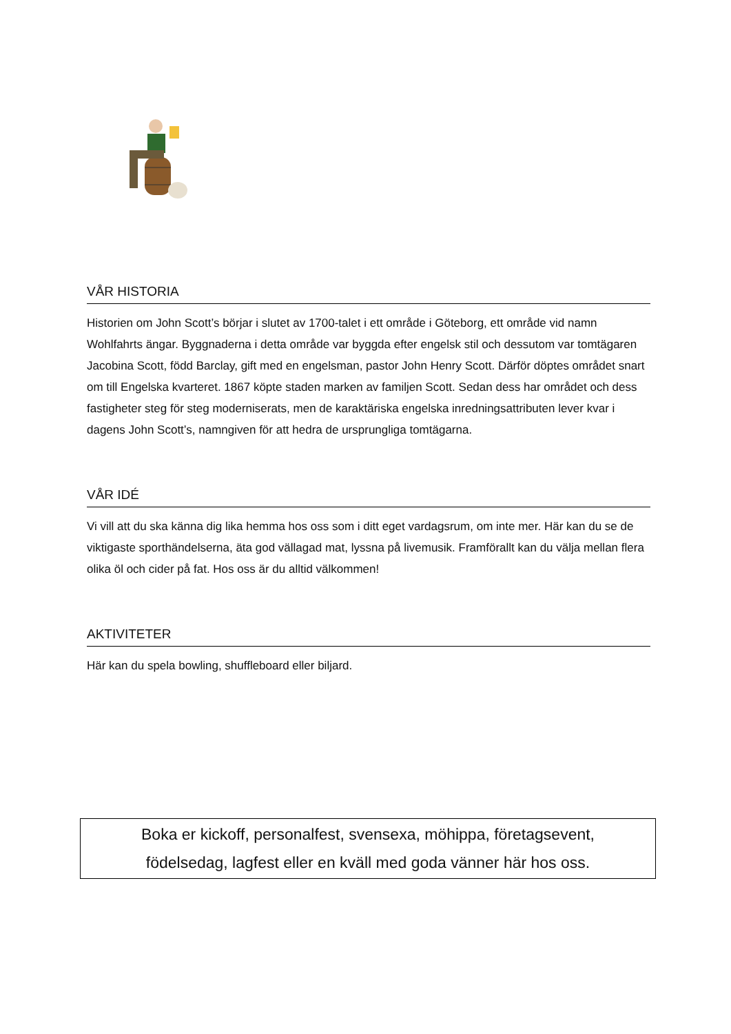VÅR HISTORIA
Historien om John Scott’s börjar i slutet av 1700-talet i ett område i Göteborg, ett område vid namn Wohlfahrts ängar. Byggnaderna i detta område var byggda efter engelsk stil och dessutom var tomtägaren Jacobina Scott, född Barclay, gift med en engelsman, pastor John Henry Scott. Därför döptes området snart om till Engelska kvarteret. 1867 köpte staden marken av familjen Scott. Sedan dess har området och dess fastigheter steg för steg moderniserats, men de karaktäriska engelska inredningsattributen lever kvar i dagens John Scott’s, namngiven för att hedra de ursprungliga tomtägarna.
VÅR IDÉ
Vi vill att du ska känna dig lika hemma hos oss som i ditt eget vardagsrum, om inte mer. Här kan du se de viktigaste sporthändelserna, äta god vällagad mat, lyssna på livemusik. Framförallt kan du välja mellan flera olika öl och cider på fat. Hos oss är du alltid välkommen!
AKTIVITETER
Här kan du spela bowling, shuffleboard eller biljard.
Boka er kickoff, personalfest, svensexa, möhippa, företagsevent,
födelsedag, lagfest eller en kväll med goda vänner här hos oss.